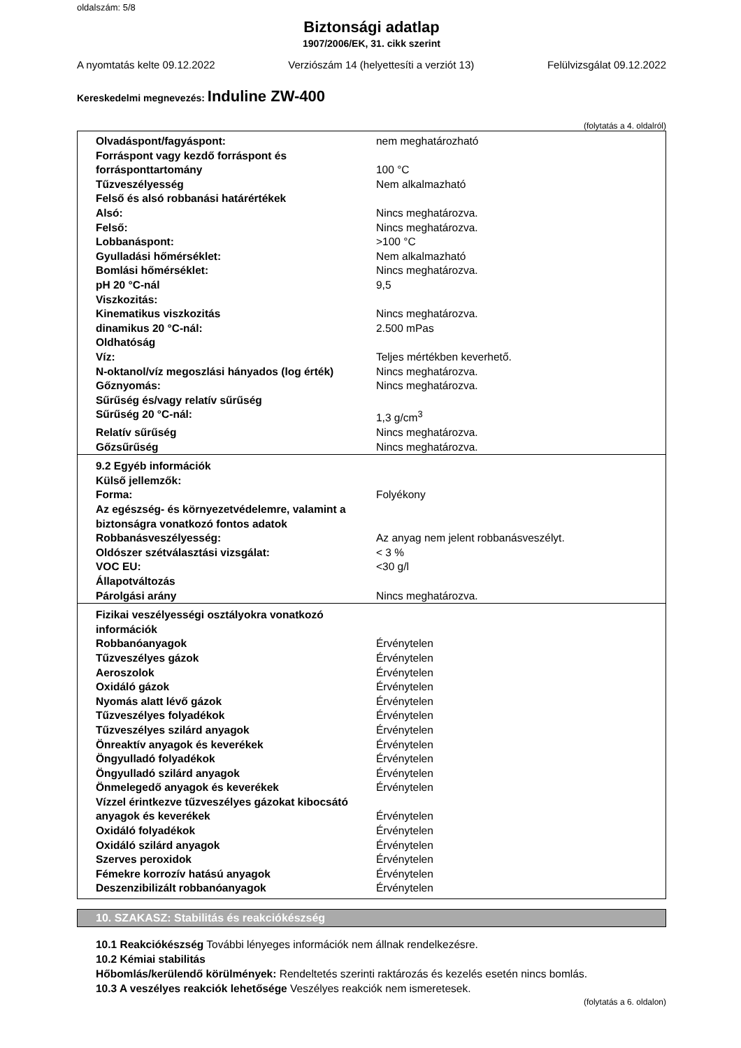oldalszám: 5/8
Biztonsági adatlap
1907/2006/EK, 31. cikk szerint
A nyomtatás kelte 09.12.2022 Verziószám 14 (helyettesíti a verziót 13) Felülvizsgálat 09.12.2022
Kereskedelmi megnevezés: Induline ZW-400
(folytatás a 4. oldalról)
| Olvadáspont/fagyáspont: | nem meghatározható |
| Forráspont vagy kezdő forráspont és forrásponttartomány | 100 °C |
| Tűzveszélyesség | Nem alkalmazható |
| Felső és alsó robbanási határértékek | |
| Alsó: | Nincs meghatározva. |
| Felső: | Nincs meghatározva. |
| Lobbanáspont: | >100 °C |
| Gyulladási hőmérséklet: | Nem alkalmazható |
| Bomlási hőmérséklet: | Nincs meghatározva. |
| pH 20 °C-nál | 9,5 |
| Viszkozitás: | |
| Kinematikus viszkozitás | Nincs meghatározva. |
| dinamikus 20 °C-nál: | 2.500 mPas |
| Oldhatóság | |
| Víz: | Teljes mértékben keverhető. |
| N-oktanol/víz megoszlási hányados (log érték) | Nincs meghatározva. |
| Gőznyomás: | Nincs meghatározva. |
| Sűrűség és/vagy relatív sűrűség | |
| Sűrűség 20 °C-nál: | 1,3 g/cm<sup>3</sup> |
| Relatív sűrűség | Nincs meghatározva. |
| Gőzsűrűség | Nincs meghatározva. |
| 9.2 Egyéb információk | |
| Külső jellemzők: | |
| Forma: | Folyékony |
| Az egészség- és környezetvédelemre, valamint a biztonságra vonatkozó fontos adatok | |
| Robbanásveszélyesség: | Az anyag nem jelent robbanásveszélyt. |
| Oldószer szétválasztási vizsgálat: | < 3 % |
| VOC EU: | <30 g/l |
| Állapotváltozás | |
| Párolgási arány | Nincs meghatározva. |
| Fizikai veszélyességi osztályokra vonatkozó információk | |
| Robbanóanyagok | Érvénytelen |
| Tűzveszélyes gázok | Érvénytelen |
| Aeroszolok | Érvénytelen |
| Oxidáló gázok | Érvénytelen |
| Nyomás alatt lévő gázok | Érvénytelen |
| Tűzveszélyes folyadékok | Érvénytelen |
| Tűzveszélyes szilárd anyagok | Érvénytelen |
| Önreaktív anyagok és keverékek | Érvénytelen |
| Öngyulladó folyadékok | Érvénytelen |
| Öngyulladó szilárd anyagok | Érvénytelen |
| Önmelegedő anyagok és keverékek | Érvénytelen |
| Vízzel érintkezve tűzveszélyes gázokat kibocsátó anyagok és keverékek | Érvénytelen |
| Oxidáló folyadékok | Érvénytelen |
| Oxidáló szilárd anyagok | Érvénytelen |
| Szerves peroxidok | Érvénytelen |
| Fémekre korrozív hatású anyagok | Érvénytelen |
| Deszenzibilizált robbanóanyagok | Érvénytelen |
10. SZAKASZ: Stabilitás és reakciókészség
10.1 Reakciókészség További lényeges információk nem állnak rendelkezésre.
10.2 Kémiai stabilitás
Hőbomlás/kerülendő körülmények: Rendeltetés szerinti raktározás és kezelés esetén nincs bomlás.
10.3 A veszélyes reakciók lehetősége Veszélyes reakciók nem ismeretesek.
(folytatás a 6. oldalon)